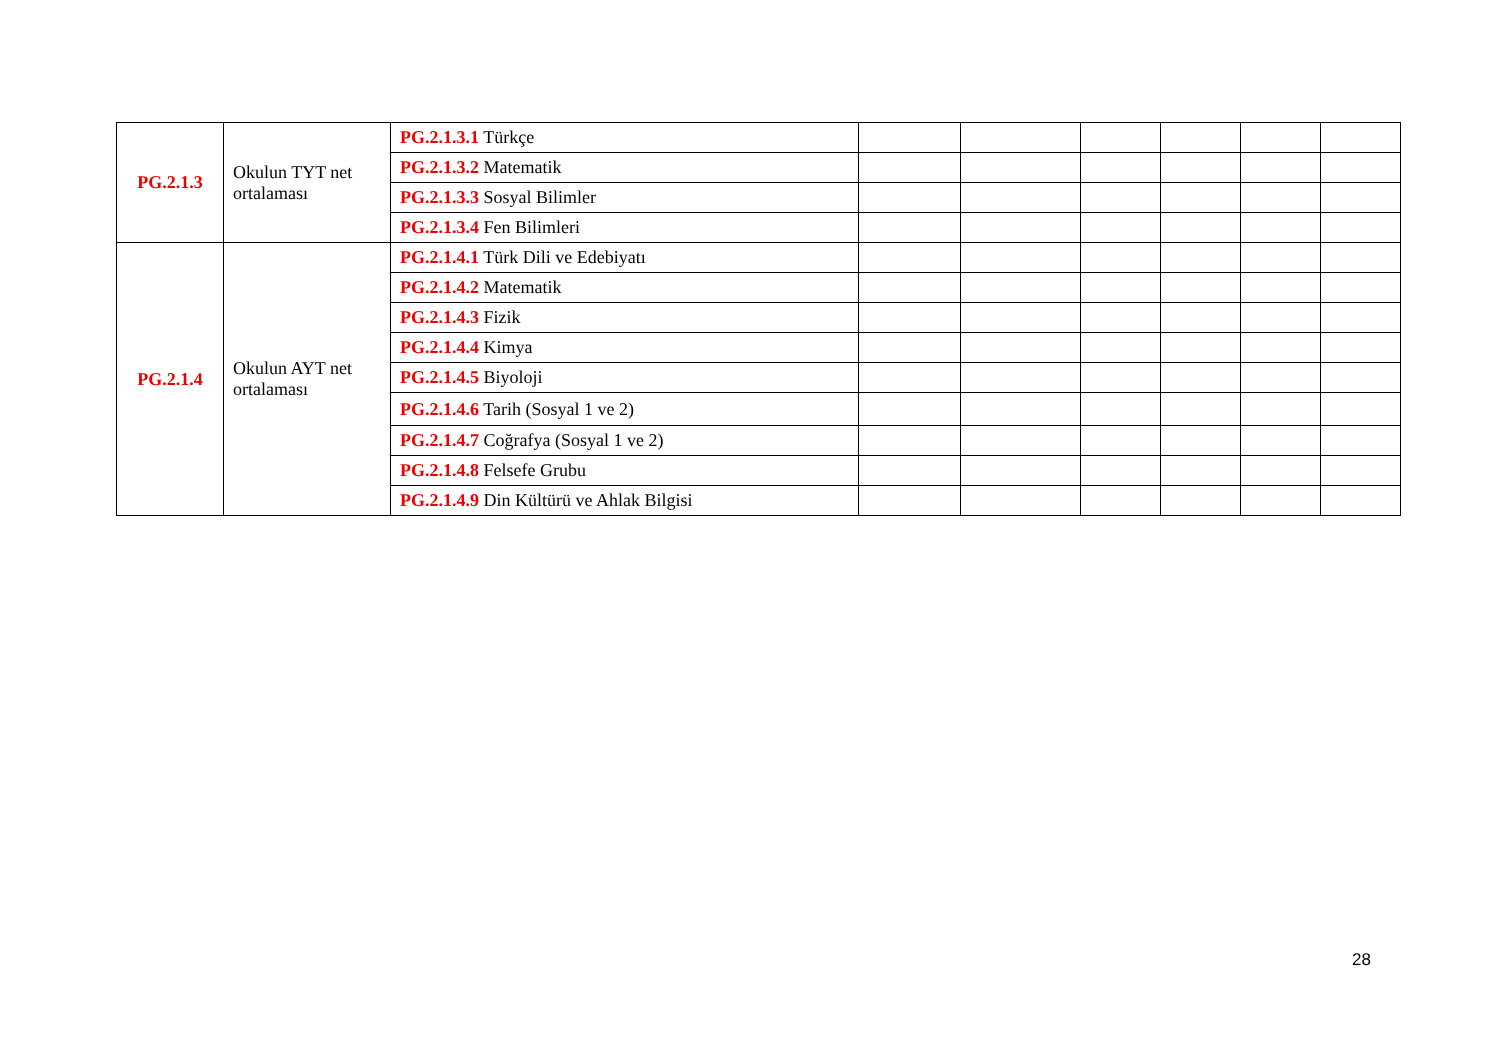| PG.2.1.3 | Okulun TYT net ortalaması | PG.2.1.3.1 Türkçe | | | | | | |
| | | PG.2.1.3.2 Matematik | | | | | | |
| | | PG.2.1.3.3 Sosyal Bilimler | | | | | | |
| | | PG.2.1.3.4 Fen Bilimleri | | | | | | |
| PG.2.1.4 | Okulun AYT net ortalaması | PG.2.1.4.1 Türk Dili ve Edebiyatı | | | | | | |
| | | PG.2.1.4.2 Matematik | | | | | | |
| | | PG.2.1.4.3 Fizik | | | | | | |
| | | PG.2.1.4.4 Kimya | | | | | | |
| | | PG.2.1.4.5 Biyoloji | | | | | | |
| | | PG.2.1.4.6 Tarih (Sosyal 1 ve 2) | | | | | | |
| | | PG.2.1.4.7 Coğrafya (Sosyal 1 ve 2) | | | | | | |
| | | PG.2.1.4.8 Felsefe Grubu | | | | | | |
| | | PG.2.1.4.9 Din Kültürü ve Ahlak Bilgisi | | | | | | |
28